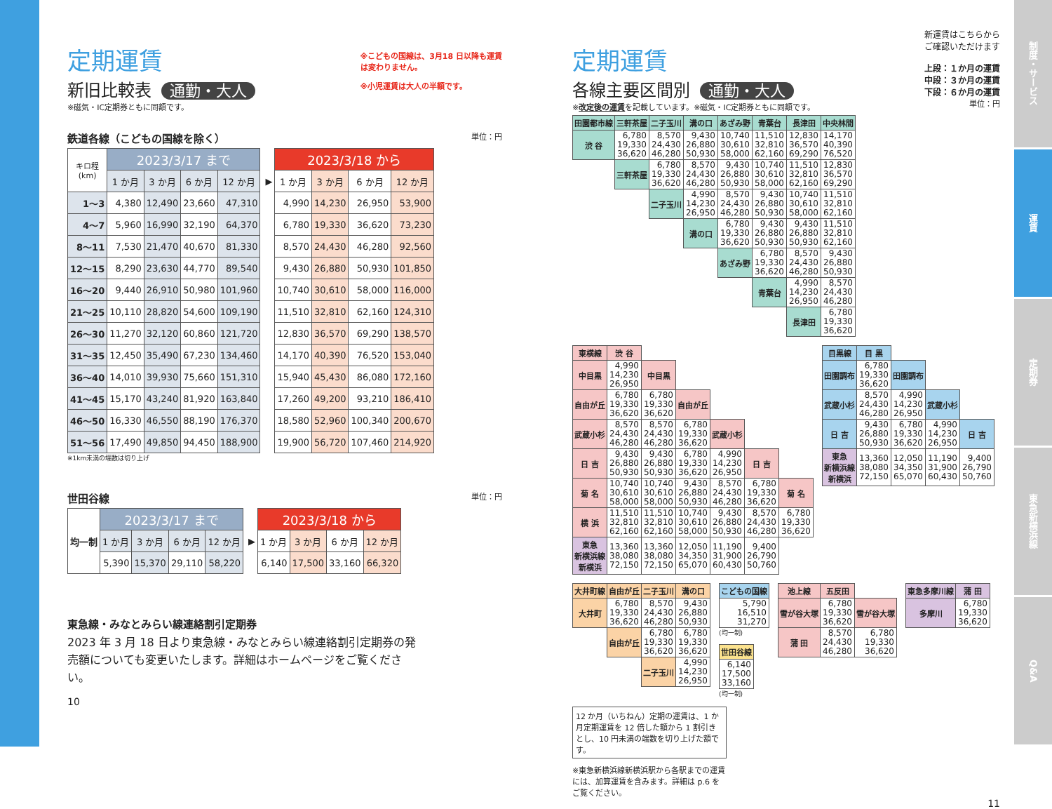定期運賃
新旧比較表 通勤・大人
※磁気・IC定期券ともに同額です。
※こどもの国線は、3月18 日以降も運賃
は変わりません。
※小児運賃は大人の半額です。
鉄道各線（こどもの国線を除く） 単位：円
| キロ程 (km) | 2023/3/17 まで | | | | | 2023/3/18 から | | | |
| | 1 か月 | 3 か月 | 6 か月 | 12 か月 | ▶ | 1 か月 | 3 か月 | 6 か月 | 12 か月 |
| 1～3 | 4,380 | 12,490 | 23,660 | 47,310 | | 4,990 | 14,230 | 26,950 | 53,900 |
| 4～7 | 5,960 | 16,990 | 32,190 | 64,370 | | 6,780 | 19,330 | 36,620 | 73,230 |
| 8～11 | 7,530 | 21,470 | 40,670 | 81,330 | | 8,570 | 24,430 | 46,280 | 92,560 |
| 12～15 | 8,290 | 23,630 | 44,770 | 89,540 | | 9,430 | 26,880 | 50,930 | 101,850 |
| 16～20 | 9,440 | 26,910 | 50,980 | 101,960 | | 10,740 | 30,610 | 58,000 | 116,000 |
| 21～25 | 10,110 | 28,820 | 54,600 | 109,190 | | 11,510 | 32,810 | 62,160 | 124,310 |
| 26～30 | 11,270 | 32,120 | 60,860 | 121,720 | | 12,830 | 36,570 | 69,290 | 138,570 |
| 31～35 | 12,450 | 35,490 | 67,230 | 134,460 | | 14,170 | 40,390 | 76,520 | 153,040 |
| 36～40 | 14,010 | 39,930 | 75,660 | 151,310 | | 15,940 | 45,430 | 86,080 | 172,160 |
| 41～45 | 15,170 | 43,240 | 81,920 | 163,840 | | 17,260 | 49,200 | 93,210 | 186,410 |
| 46～50 | 16,330 | 46,550 | 88,190 | 176,370 | | 18,580 | 52,960 | 100,340 | 200,670 |
| 51～56 | 17,490 | 49,850 | 94,450 | 188,900 | | 19,900 | 56,720 | 107,460 | 214,920 |
※1km未満の端数は切り上げ
世田谷線 単位：円
| 均一制 | 2023/3/17 まで | | | | | 2023/3/18 から | | | |
| | 1 か月 | 3 か月 | 6 か月 | 12 か月 | ▶ | 1 か月 | 3 か月 | 6 か月 | 12 か月 |
| | 5,390 | 15,370 | 29,110 | 58,220 | | 6,140 | 17,500 | 33,160 | 66,320 |
東急線・みなとみらい線連絡割引定期券
2023 年 3 月 18 日より東急線・みなとみらい線連絡割引定期券の発売額についても変更いたします。詳細はホームページをご覧ください。
10
定期運賃
各線主要区間別 通勤・大人
※改定後の運賃を記載しています。※磁気・IC定期券ともに同額です。
新運賃はこちらから
ご確認いただけます
上段：１か月の運賃
中段：３か月の運賃
下段：６か月の運賃
単位：円
| 田園都市線 | 三軒茶屋 | 二子玉川 | 溝の口 | あざみ野 | 青葉台 | 長津田 | 中央林間 |
| --- | --- | --- | --- | --- | --- | --- | --- |
| 渋 谷 | 6,780 19,330 36,620 | 8,570 24,430 46,280 | 9,430 26,880 50,930 | 10,740 30,610 58,000 | 11,510 32,810 62,160 | 12,830 36,570 69,290 | 14,170 40,390 76,520 |
| | 三軒茶屋 | 6,780 19,330 36,620 | 8,570 24,430 46,280 | 9,430 26,880 50,930 | 10,740 30,610 58,000 | 11,510 32,810 62,160 | 12,830 36,570 69,290 |
| | | 二子玉川 | 4,990 14,230 26,950 | 8,570 24,430 46,280 | 9,430 26,880 50,930 | 10,740 30,610 58,000 | 11,510 32,810 62,160 |
| | | | 溝の口 | 6,780 19,330 36,620 | 9,430 26,880 50,930 | 9,430 26,880 50,930 | 11,510 32,810 62,160 |
| | | | | あざみ野 | 6,780 19,330 36,620 | 8,570 24,430 46,280 | 9,430 26,880 50,930 |
| | | | | | 青葉台 | 4,990 14,230 26,950 | 8,570 24,430 46,280 |
| | | | | | | 長津田 | 6,780 19,330 36,620 |
| 東横線 | 渋 谷 | | | | | |
| --- | --- | --- | --- | --- | --- | --- |
| 中目黒 | 4,990 14,230 26,950 | 中目黒 | | | | |
| 自由が丘 | 6,780 19,330 36,620 | 6,780 19,330 36,620 | 自由が丘 | | | |
| 武蔵小杉 | 8,570 24,430 46,280 | 8,570 24,430 46,280 | 6,780 19,330 36,620 | 武蔵小杉 | | |
| 日 吉 | 9,430 26,880 50,930 | 9,430 26,880 50,930 | 6,780 19,330 36,620 | 4,990 14,230 26,950 | 日 吉 | |
| 菊 名 | 10,740 30,610 58,000 | 10,740 30,610 58,000 | 9,430 26,880 50,930 | 8,570 24,430 46,280 | 6,780 19,330 36,620 | 菊 名 |
| 横 浜 | 11,510 32,810 62,160 | 11,510 32,810 62,160 | 10,740 30,610 58,000 | 9,430 26,880 50,930 | 8,570 24,430 46,280 | 6,780 19,330 36,620 |
| 東急 新横浜線 新横浜 | 13,360 38,080 72,150 | 13,360 38,080 72,150 | 12,050 34,350 65,070 | 11,190 31,900 60,430 | 9,400 26,790 50,760 | |
| 目黒線 | 目 黒 | | | |
| --- | --- | --- | --- | --- |
| 田園調布 | 6,780 19,330 36,620 | 田園調布 | | |
| 武蔵小杉 | 8,570 24,430 46,280 | 4,990 14,230 26,950 | 武蔵小杉 | |
| 日 吉 | 9,430 26,880 50,930 | 6,780 19,330 36,620 | 4,990 14,230 26,950 | 日 吉 |
| 東急 新横浜線 新横浜 | 13,360 38,080 72,150 | 12,050 34,350 65,070 | 11,190 31,900 60,430 | 9,400 26,790 50,760 |
| 大井町線 | 自由が丘 | 二子玉川 | 溝の口 |
| --- | --- | --- | --- |
| 大井町 | 6,780 19,330 36,620 | 8,570 24,430 46,280 | 9,430 26,880 50,930 |
| | 自由が丘 | 6,780 19,330 36,620 | 6,780 19,330 36,620 |
| | | 二子玉川 | 4,990 14,230 26,950 |
| こどもの国線 |
| --- |
| 5,790 16,510 31,270 |
(均一制)
| 世田谷線 |
| --- |
| 6,140 17,500 33,160 |
(均一制)
| 池上線 | 五反田 | |
| --- | --- | --- |
| 雪が谷大塚 | 6,780 19,330 36,620 | 雪が谷大塚 |
| 蒲 田 | 8,570 24,430 46,280 | 6,780 19,330 36,620 |
| 東急多摩川線 | 蒲 田 |
| --- | --- |
| 多摩川 | 6,780 19,330 36,620 |
12 か月（いちねん）定期の運賃は、1 か月定期運賃を 12 倍した額から 1 割引きとし、10 円未満の端数を切り上げた額です。
※東急新横浜線新横浜駅から各駅までの運賃には、加算運賃を含みます。詳細は p.6 をご覧ください。
11
制度・サービス
運賃
定期券
東急新横浜線
Q&A